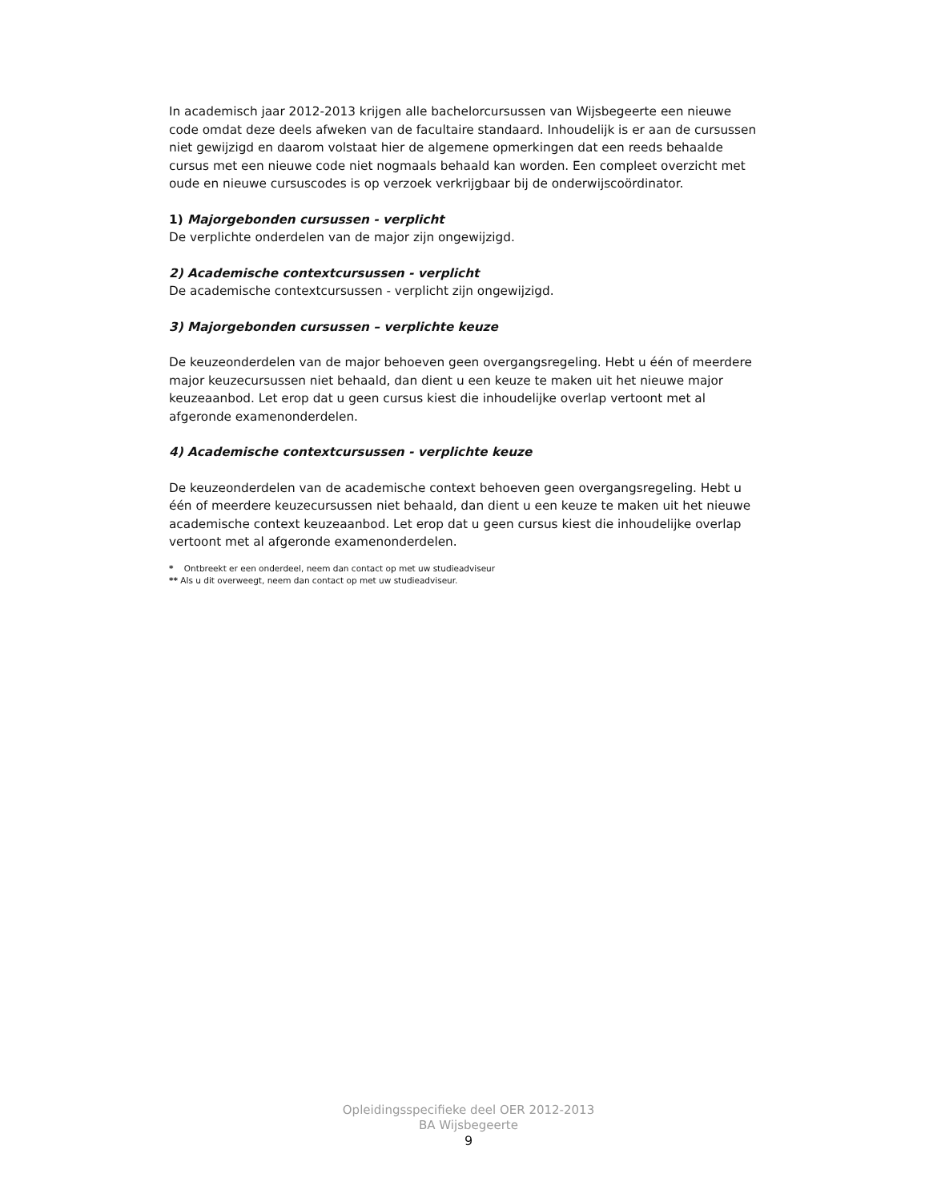In academisch jaar 2012-2013 krijgen alle bachelorcursussen van Wijsbegeerte een nieuwe code omdat deze deels afweken van de facultaire standaard. Inhoudelijk is er aan de cursussen niet gewijzigd en daarom volstaat hier de algemene opmerkingen dat een reeds behaalde cursus met een nieuwe code niet nogmaals behaald kan worden. Een compleet overzicht met oude en nieuwe cursuscodes is op verzoek verkrijgbaar bij de onderwijscoördinator.
1) Majorgebonden cursussen - verplicht
De verplichte onderdelen van de major zijn ongewijzigd.
2) Academische contextcursussen - verplicht
De academische contextcursussen - verplicht zijn ongewijzigd.
3) Majorgebonden cursussen – verplichte keuze
De keuzeonderdelen van de major behoeven geen overgangsregeling. Hebt u één of meerdere major keuzecursussen niet behaald, dan dient u een keuze te maken uit het nieuwe major keuzeaanbod. Let erop dat u geen cursus kiest die inhoudelijke overlap vertoont met al afgeronde examenonderdelen.
4) Academische contextcursussen - verplichte keuze
De keuzeonderdelen van de academische context behoeven geen overgangsregeling. Hebt u één of meerdere keuzecursussen niet behaald, dan dient u een keuze te maken uit het nieuwe academische context keuzeaanbod. Let erop dat u geen cursus kiest die inhoudelijke overlap vertoont met al afgeronde examenonderdelen.
* Ontbreekt er een onderdeel, neem dan contact op met uw studieadviseur
** Als u dit overweegt, neem dan contact op met uw studieadviseur.
Opleidingsspecifieke deel OER 2012-2013
BA Wijsbegeerte
9